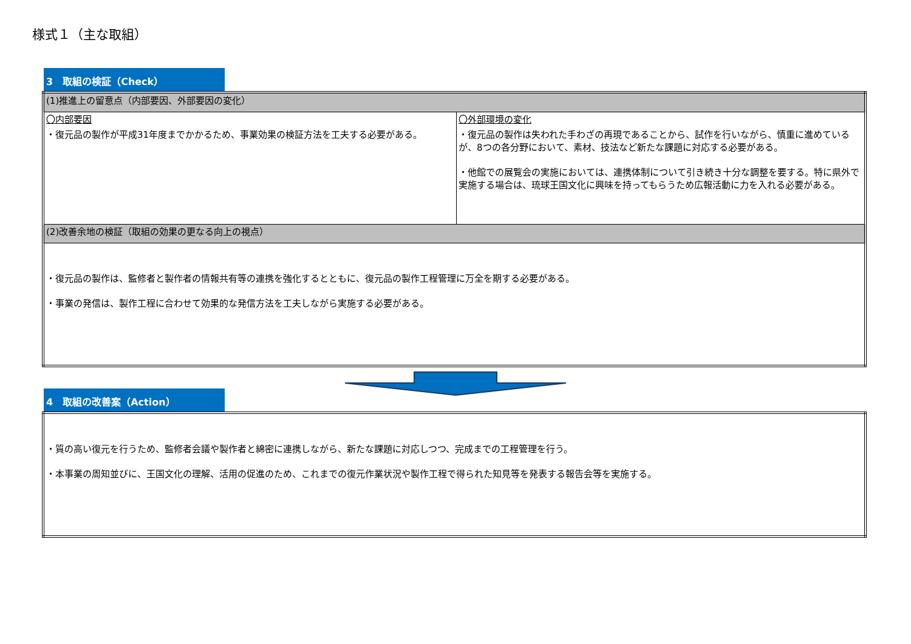様式１（主な取組）
3　取組の検証（Check）
| (1)推進上の留意点（内部要因、外部要因の変化） | |
| 〇内部要因 ・復元品の製作が平成31年度までかかるため、事業効果の検証方法を工夫する必要がある。 | 〇外部環境の変化 ・復元品の製作は失われた手わざの再現であることから、試作を行いながら、慎重に進めているが、8つの各分野において、素材、技法など新たな課題に対応する必要がある。 ・他館での展覧会の実施においては、連携体制について引き続き十分な調整を要する。特に県外で実施する場合は、琉球王国文化に興味を持ってもらうため広報活動に力を入れる必要がある。 |
| (2)改善余地の検証（取組の効果の更なる向上の視点） | |
| ・復元品の製作は、監修者と製作者の情報共有等の連携を強化するとともに、復元品の製作工程管理に万全を期する必要がある。 ・事業の発信は、製作工程に合わせて効果的な発信方法を工夫しながら実施する必要がある。 | |
4　取組の改善案（Action）
| ・質の高い復元を行うため、監修者会議や製作者と綿密に連携しながら、新たな課題に対応しつつ、完成までの工程管理を行う。 ・本事業の周知並びに、王国文化の理解、活用の促進のため、これまでの復元作業状況や製作工程で得られた知見等を発表する報告会等を実施する。 |